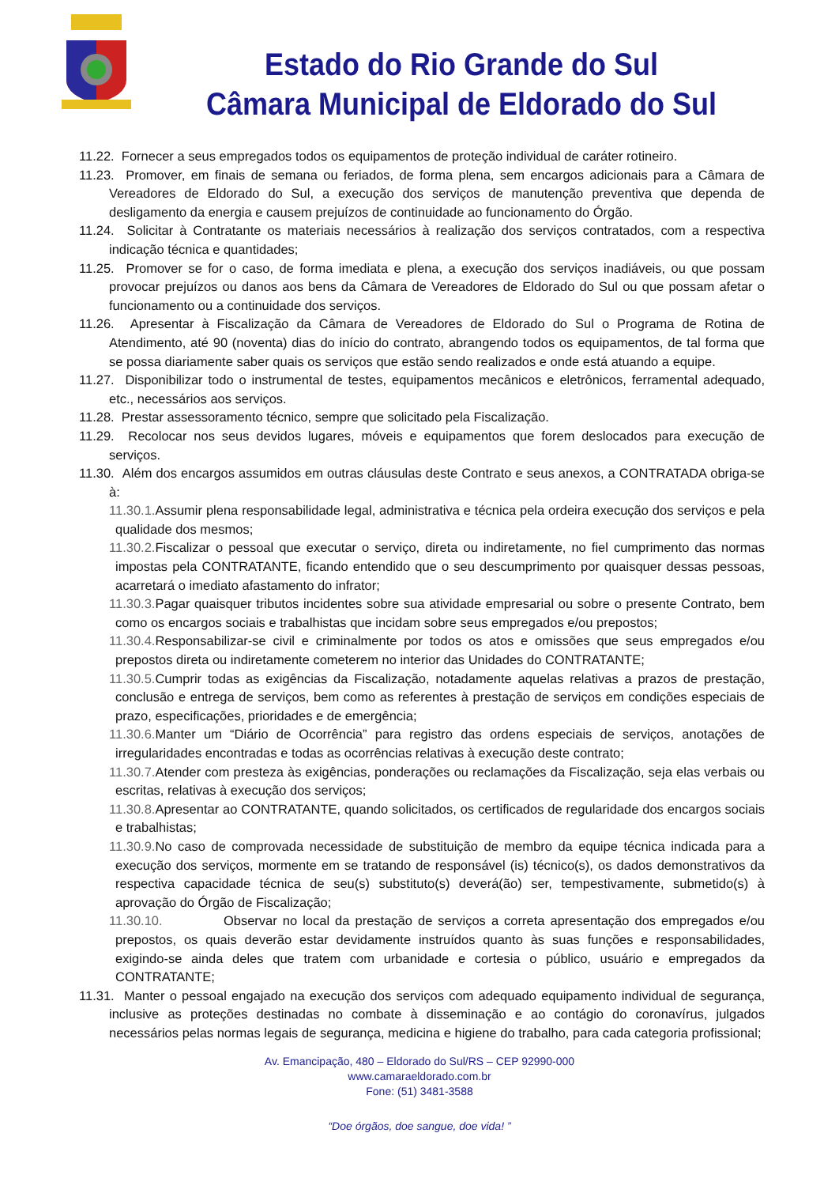Estado do Rio Grande do Sul
Câmara Municipal de Eldorado do Sul
11.22. Fornecer a seus empregados todos os equipamentos de proteção individual de caráter rotineiro.
11.23. Promover, em finais de semana ou feriados, de forma plena, sem encargos adicionais para a Câmara de Vereadores de Eldorado do Sul, a execução dos serviços de manutenção preventiva que dependa de desligamento da energia e causem prejuízos de continuidade ao funcionamento do Órgão.
11.24. Solicitar à Contratante os materiais necessários à realização dos serviços contratados, com a respectiva indicação técnica e quantidades;
11.25. Promover se for o caso, de forma imediata e plena, a execução dos serviços inadiáveis, ou que possam provocar prejuízos ou danos aos bens da Câmara de Vereadores de Eldorado do Sul ou que possam afetar o funcionamento ou a continuidade dos serviços.
11.26. Apresentar à Fiscalização da Câmara de Vereadores de Eldorado do Sul o Programa de Rotina de Atendimento, até 90 (noventa) dias do início do contrato, abrangendo todos os equipamentos, de tal forma que se possa diariamente saber quais os serviços que estão sendo realizados e onde está atuando a equipe.
11.27. Disponibilizar todo o instrumental de testes, equipamentos mecânicos e eletrônicos, ferramental adequado, etc., necessários aos serviços.
11.28. Prestar assessoramento técnico, sempre que solicitado pela Fiscalização.
11.29. Recolocar nos seus devidos lugares, móveis e equipamentos que forem deslocados para execução de serviços.
11.30. Além dos encargos assumidos em outras cláusulas deste Contrato e seus anexos, a CONTRATADA obriga-se à:
11.30.1. Assumir plena responsabilidade legal, administrativa e técnica pela ordeira execução dos serviços e pela qualidade dos mesmos;
11.30.2. Fiscalizar o pessoal que executar o serviço, direta ou indiretamente, no fiel cumprimento das normas impostas pela CONTRATANTE, ficando entendido que o seu descumprimento por quaisquer dessas pessoas, acarretará o imediato afastamento do infrator;
11.30.3. Pagar quaisquer tributos incidentes sobre sua atividade empresarial ou sobre o presente Contrato, bem como os encargos sociais e trabalhistas que incidam sobre seus empregados e/ou prepostos;
11.30.4. Responsabilizar-se civil e criminalmente por todos os atos e omissões que seus empregados e/ou prepostos direta ou indiretamente cometerem no interior das Unidades do CONTRATANTE;
11.30.5. Cumprir todas as exigências da Fiscalização, notadamente aquelas relativas a prazos de prestação, conclusão e entrega de serviços, bem como as referentes à prestação de serviços em condições especiais de prazo, especificações, prioridades e de emergência;
11.30.6. Manter um “Diário de Ocorrência” para registro das ordens especiais de serviços, anotações de irregularidades encontradas e todas as ocorrências relativas à execução deste contrato;
11.30.7. Atender com presteza às exigências, ponderações ou reclamações da Fiscalização, seja elas verbais ou escritas, relativas à execução dos serviços;
11.30.8. Apresentar ao CONTRATANTE, quando solicitados, os certificados de regularidade dos encargos sociais e trabalhistas;
11.30.9. No caso de comprovada necessidade de substituição de membro da equipe técnica indicada para a execução dos serviços, mormente em se tratando de responsável (is) técnico(s), os dados demonstrativos da respectiva capacidade técnica de seu(s) substituto(s) deverá(ão) ser, tempestivamente, submetido(s) à aprovação do Órgão de Fiscalização;
11.30.10. Observar no local da prestação de serviços a correta apresentação dos empregados e/ou prepostos, os quais deverão estar devidamente instruídos quanto às suas funções e responsabilidades, exigindo-se ainda deles que tratem com urbanidade e cortesia o público, usuário e empregados da CONTRATANTE;
11.31. Manter o pessoal engajado na execução dos serviços com adequado equipamento individual de segurança, inclusive as proteções destinadas no combate à disseminação e ao contágio do coronavírus, julgados necessários pelas normas legais de segurança, medicina e higiene do trabalho, para cada categoria profissional;
Av. Emancipação, 480 – Eldorado do Sul/RS – CEP 92990-000
www.camaraeldorado.com.br
Fone: (51) 3481-3588
“Doe órgãos, doe sangue, doe vida! ”